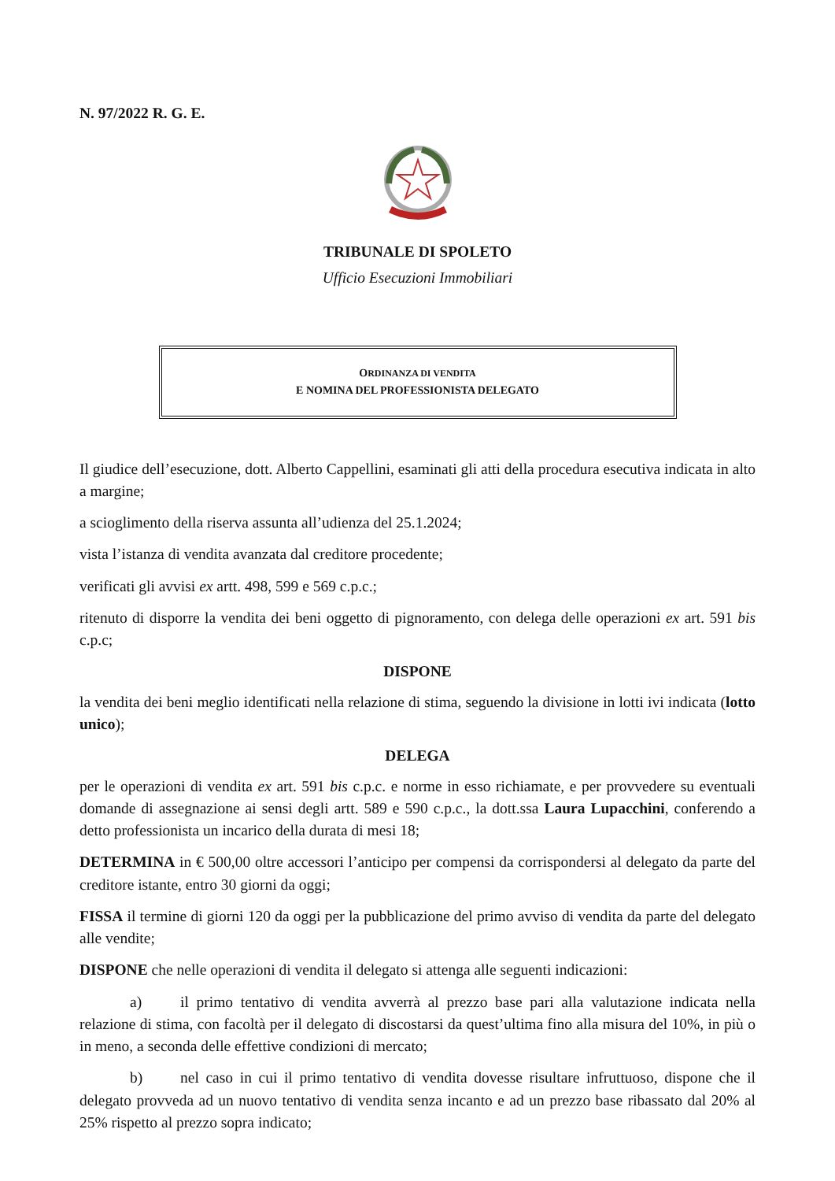N. 97/2022 R. G. E.
TRIBUNALE DI SPOLETO
Ufficio Esecuzioni Immobiliari
ORDINANZA DI VENDITA
E NOMINA DEL PROFESSIONISTA DELEGATO
Il giudice dell’esecuzione, dott. Alberto Cappellini, esaminati gli atti della procedura esecutiva indicata in alto a margine;
a scioglimento della riserva assunta all’udienza del 25.1.2024;
vista l’istanza di vendita avanzata dal creditore procedente;
verificati gli avvisi ex artt. 498, 599 e 569 c.p.c.;
ritenuto di disporre la vendita dei beni oggetto di pignoramento, con delega delle operazioni ex art. 591 bis c.p.c;
DISPONE
la vendita dei beni meglio identificati nella relazione di stima, seguendo la divisione in lotti ivi indicata (lotto unico);
DELEGA
per le operazioni di vendita ex art. 591 bis c.p.c. e norme in esso richiamate, e per provvedere su eventuali domande di assegnazione ai sensi degli artt. 589 e 590 c.p.c., la dott.ssa Laura Lupacchini, conferendo a detto professionista un incarico della durata di mesi 18;
DETERMINA in € 500,00 oltre accessori l’anticipo per compensi da corrispondersi al delegato da parte del creditore istante, entro 30 giorni da oggi;
FISSA il termine di giorni 120 da oggi per la pubblicazione del primo avviso di vendita da parte del delegato alle vendite;
DISPONE che nelle operazioni di vendita il delegato si attenga alle seguenti indicazioni:
a) il primo tentativo di vendita avverrà al prezzo base pari alla valutazione indicata nella relazione di stima, con facoltà per il delegato di discostarsi da quest’ultima fino alla misura del 10%, in più o in meno, a seconda delle effettive condizioni di mercato;
b) nel caso in cui il primo tentativo di vendita dovesse risultare infruttuoso, dispone che il delegato provveda ad un nuovo tentativo di vendita senza incanto e ad un prezzo base ribassato dal 20% al 25% rispetto al prezzo sopra indicato;